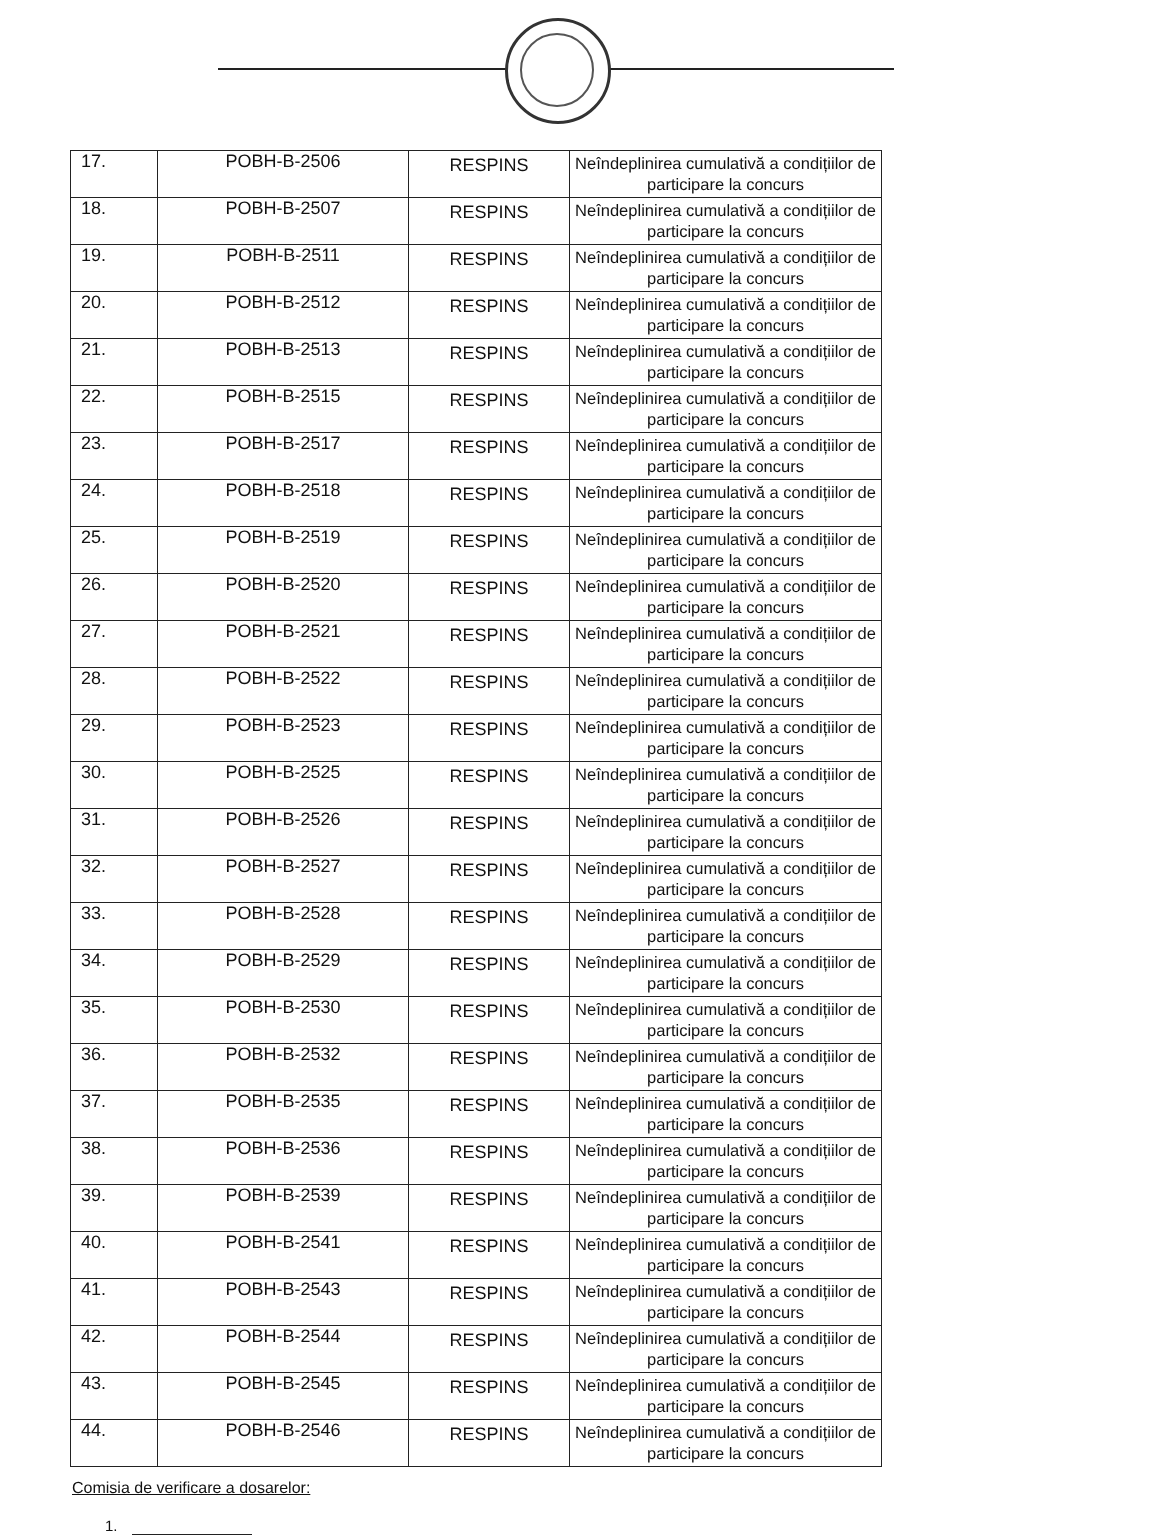| 17. | POBH-B-2506 | RESPINS | Neîndeplinirea cumulativă a condițiilor de participare la concurs |
| 18. | POBH-B-2507 | RESPINS | Neîndeplinirea cumulativă a condițiilor de participare la concurs |
| 19. | POBH-B-2511 | RESPINS | Neîndeplinirea cumulativă a condițiilor de participare la concurs |
| 20. | POBH-B-2512 | RESPINS | Neîndeplinirea cumulativă a condițiilor de participare la concurs |
| 21. | POBH-B-2513 | RESPINS | Neîndeplinirea cumulativă a condițiilor de participare la concurs |
| 22. | POBH-B-2515 | RESPINS | Neîndeplinirea cumulativă a condițiilor de participare la concurs |
| 23. | POBH-B-2517 | RESPINS | Neîndeplinirea cumulativă a condițiilor de participare la concurs |
| 24. | POBH-B-2518 | RESPINS | Neîndeplinirea cumulativă a condițiilor de participare la concurs |
| 25. | POBH-B-2519 | RESPINS | Neîndeplinirea cumulativă a condițiilor de participare la concurs |
| 26. | POBH-B-2520 | RESPINS | Neîndeplinirea cumulativă a condițiilor de participare la concurs |
| 27. | POBH-B-2521 | RESPINS | Neîndeplinirea cumulativă a condițiilor de participare la concurs |
| 28. | POBH-B-2522 | RESPINS | Neîndeplinirea cumulativă a condițiilor de participare la concurs |
| 29. | POBH-B-2523 | RESPINS | Neîndeplinirea cumulativă a condițiilor de participare la concurs |
| 30. | POBH-B-2525 | RESPINS | Neîndeplinirea cumulativă a condițiilor de participare la concurs |
| 31. | POBH-B-2526 | RESPINS | Neîndeplinirea cumulativă a condițiilor de participare la concurs |
| 32. | POBH-B-2527 | RESPINS | Neîndeplinirea cumulativă a condițiilor de participare la concurs |
| 33. | POBH-B-2528 | RESPINS | Neîndeplinirea cumulativă a condițiilor de participare la concurs |
| 34. | POBH-B-2529 | RESPINS | Neîndeplinirea cumulativă a condițiilor de participare la concurs |
| 35. | POBH-B-2530 | RESPINS | Neîndeplinirea cumulativă a condițiilor de participare la concurs |
| 36. | POBH-B-2532 | RESPINS | Neîndeplinirea cumulativă a condițiilor de participare la concurs |
| 37. | POBH-B-2535 | RESPINS | Neîndeplinirea cumulativă a condițiilor de participare la concurs |
| 38. | POBH-B-2536 | RESPINS | Neîndeplinirea cumulativă a condițiilor de participare la concurs |
| 39. | POBH-B-2539 | RESPINS | Neîndeplinirea cumulativă a condițiilor de participare la concurs |
| 40. | POBH-B-2541 | RESPINS | Neîndeplinirea cumulativă a condițiilor de participare la concurs |
| 41. | POBH-B-2543 | RESPINS | Neîndeplinirea cumulativă a condițiilor de participare la concurs |
| 42. | POBH-B-2544 | RESPINS | Neîndeplinirea cumulativă a condițiilor de participare la concurs |
| 43. | POBH-B-2545 | RESPINS | Neîndeplinirea cumulativă a condițiilor de participare la concurs |
| 44. | POBH-B-2546 | RESPINS | Neîndeplinirea cumulativă a condițiilor de participare la concurs |
Comisia de verificare a dosarelor:
1.